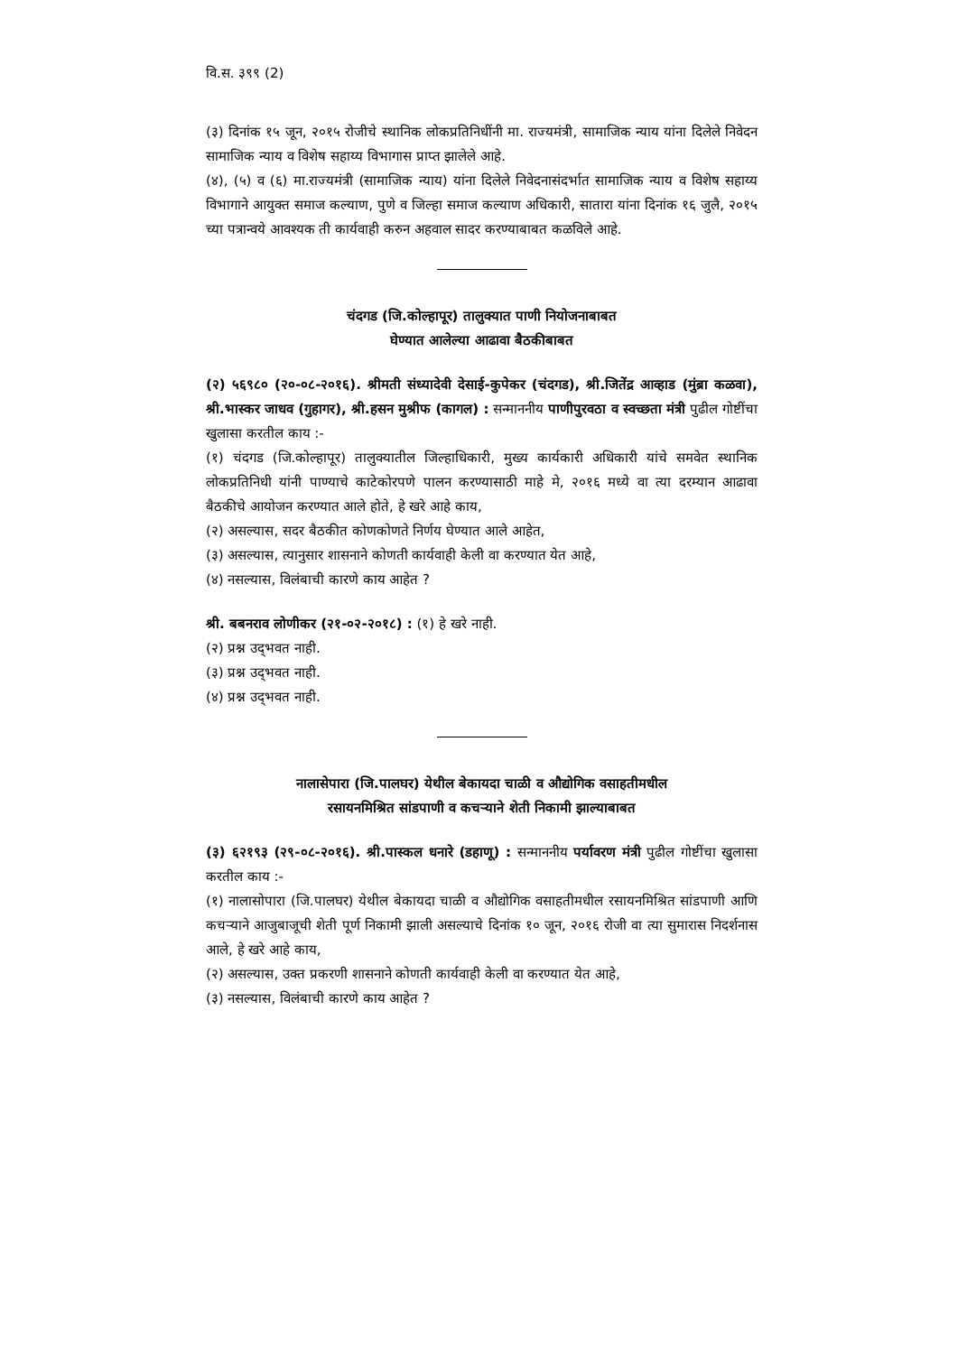वि.स. ३९९ (2)
(३) दिनांक १५ जून, २०१५ रोजीचे स्थानिक लोकप्रतिनिधींनी मा. राज्यमंत्री, सामाजिक न्याय यांना दिलेले निवेदन सामाजिक न्याय व विशेष सहाय्य विभागास प्राप्त झालेले आहे.
(४), (५) व (६) मा.राज्यमंत्री (सामाजिक न्याय) यांना दिलेले निवेदनासंदर्भात सामाजिक न्याय व विशेष सहाय्य विभागाने आयुक्त समाज कल्याण, पुणे व जिल्हा समाज कल्याण अधिकारी, सातारा यांना दिनांक १६ जुलै, २०१५ च्या पत्रान्वये आवश्यक ती कार्यवाही करुन अहवाल सादर करण्याबाबत कळविले आहे.
चंदगड (जि.कोल्हापूर) तालुक्यात पाणी नियोजनाबाबत
घेण्यात आलेल्या आढावा बैठकीबाबत
(२) ५६९८० (२०-०८-२०१६). श्रीमती संध्यादेवी देसाई-कुपेकर (चंदगड), श्री.जितेंद्र आव्हाड (मुंब्रा कळवा), श्री.भास्कर जाधव (गुहागर), श्री.हसन मुश्रीफ (कागल) : सन्माननीय पाणीपुरवठा व स्वच्छता मंत्री पुढील गोष्टींचा खुलासा करतील काय :-
(१) चंदगड (जि.कोल्हापूर) तालुक्यातील जिल्हाधिकारी, मुख्य कार्यकारी अधिकारी यांचे समवेत स्थानिक लोकप्रतिनिधी यांनी पाण्याचे काटेकोरपणे पालन करण्यासाठी माहे मे, २०१६ मध्ये वा त्या दरम्यान आढावा बैठकीचे आयोजन करण्यात आले होते, हे खरे आहे काय,
(२) असल्यास, सदर बैठकीत कोणकोणते निर्णय घेण्यात आले आहेत,
(३) असल्यास, त्यानुसार शासनाने कोणती कार्यवाही केली वा करण्यात येत आहे,
(४) नसल्यास, विलंबाची कारणे काय आहेत ?
श्री. बबनराव लोणीकर (२१-०२-२०१८) : (१) हे खरे नाही.
(२) प्रश्न उद्‌भवत नाही.
(३) प्रश्न उद्‌भवत नाही.
(४) प्रश्न उद्‌भवत नाही.
नालासेपारा (जि.पालघर) येथील बेकायदा चाळी व औद्योगिक वसाहतीमधील
रसायनमिश्रित सांडपाणी व कचऱ्याने शेती निकामी झाल्याबाबत
(३) ६२१९३ (२९-०८-२०१६). श्री.पास्कल धनारे (डहाणू) : सन्माननीय पर्यावरण मंत्री पुढील गोष्टींचा खुलासा करतील काय :-
(१) नालासोपारा (जि.पालघर) येथील बेकायदा चाळी व औद्योगिक वसाहतीमधील रसायनमिश्रित सांडपाणी आणि कचऱ्याने आजुबाजूची शेती पूर्ण निकामी झाली असल्याचे दिनांक १० जून, २०१६ रोजी वा त्या सुमारास निदर्शनास आले, हे खरे आहे काय,
(२) असल्यास, उक्त प्रकरणी शासनाने कोणती कार्यवाही केली वा करण्यात येत आहे,
(३) नसल्यास, विलंबाची कारणे काय आहेत ?